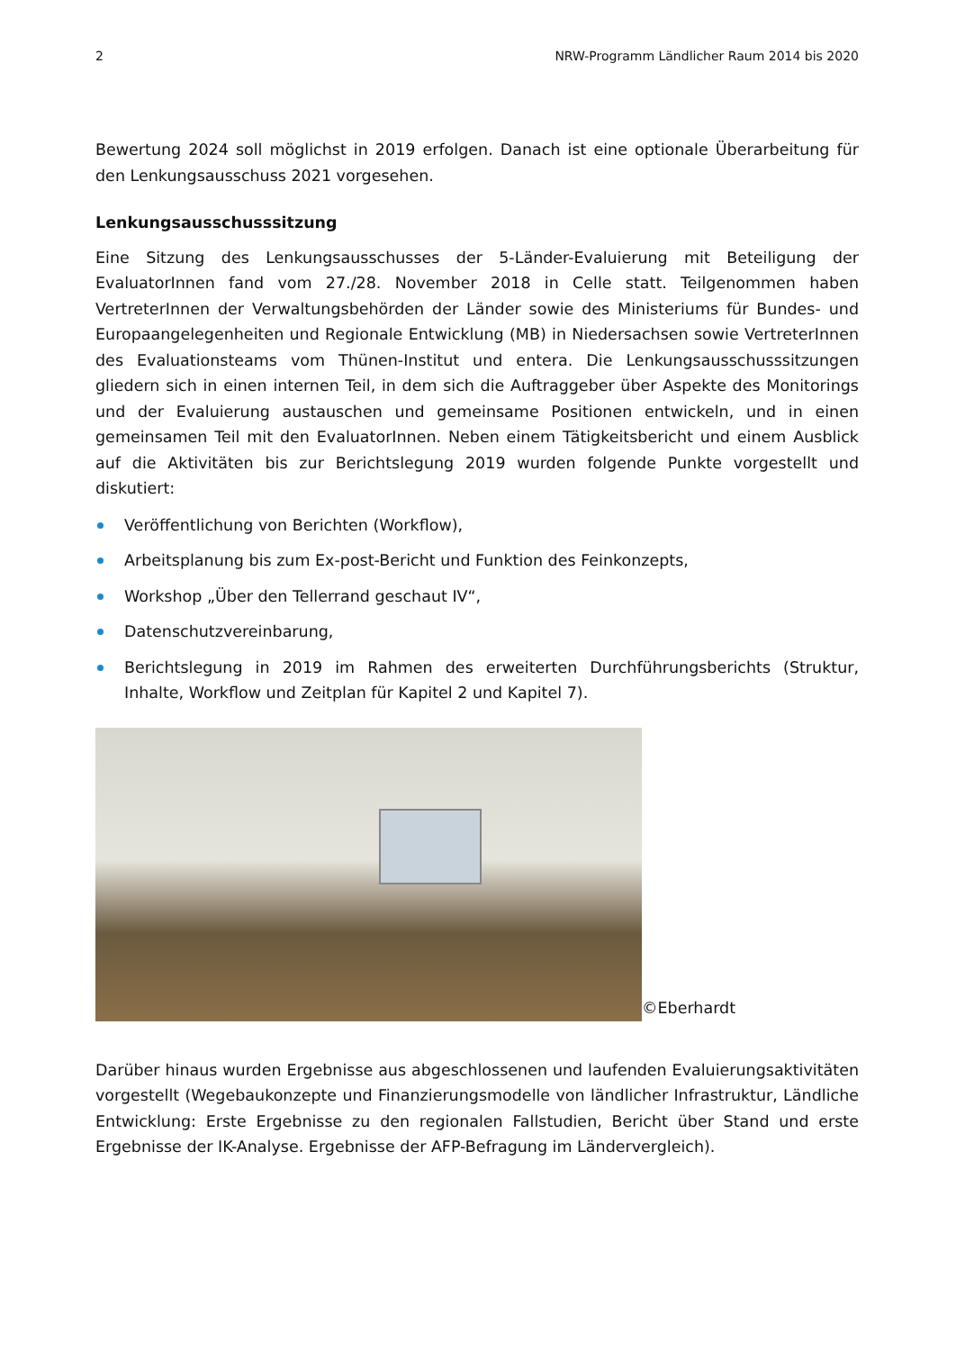2 NRW-Programm Ländlicher Raum 2014 bis 2020
Bewertung 2024 soll möglichst in 2019 erfolgen. Danach ist eine optionale Überarbeitung für den Lenkungsausschuss 2021 vorgesehen.
Lenkungsausschusssitzung
Eine Sitzung des Lenkungsausschusses der 5-Länder-Evaluierung mit Beteiligung der EvaluatorInnen fand vom 27./28. November 2018 in Celle statt. Teilgenommen haben VertreterInnen der Verwaltungsbehörden der Länder sowie des Ministeriums für Bundes- und Europaangelegenheiten und Regionale Entwicklung (MB) in Niedersachsen sowie VertreterInnen des Evaluationsteams vom Thünen-Institut und entera. Die Lenkungsausschusssitzungen gliedern sich in einen internen Teil, in dem sich die Auftraggeber über Aspekte des Monitorings und der Evaluierung austauschen und gemeinsame Positionen entwickeln, und in einen gemeinsamen Teil mit den EvaluatorInnen. Neben einem Tätigkeitsbericht und einem Ausblick auf die Aktivitäten bis zur Berichtslegung 2019 wurden folgende Punkte vorgestellt und diskutiert:
Veröffentlichung von Berichten (Workflow),
Arbeitsplanung bis zum Ex-post-Bericht und Funktion des Feinkonzepts,
Workshop „Über den Tellerrand geschaut IV“,
Datenschutzvereinbarung,
Berichtslegung in 2019 im Rahmen des erweiterten Durchführungsberichts (Struktur, Inhalte, Workflow und Zeitplan für Kapitel 2 und Kapitel 7).
©Eberhardt
Darüber hinaus wurden Ergebnisse aus abgeschlossenen und laufenden Evaluierungsaktivitäten vorgestellt (Wegebaukonzepte und Finanzierungsmodelle von ländlicher Infrastruktur, Ländliche Entwicklung: Erste Ergebnisse zu den regionalen Fallstudien, Bericht über Stand und erste Ergebnisse der IK-Analyse. Ergebnisse der AFP-Befragung im Ländervergleich).